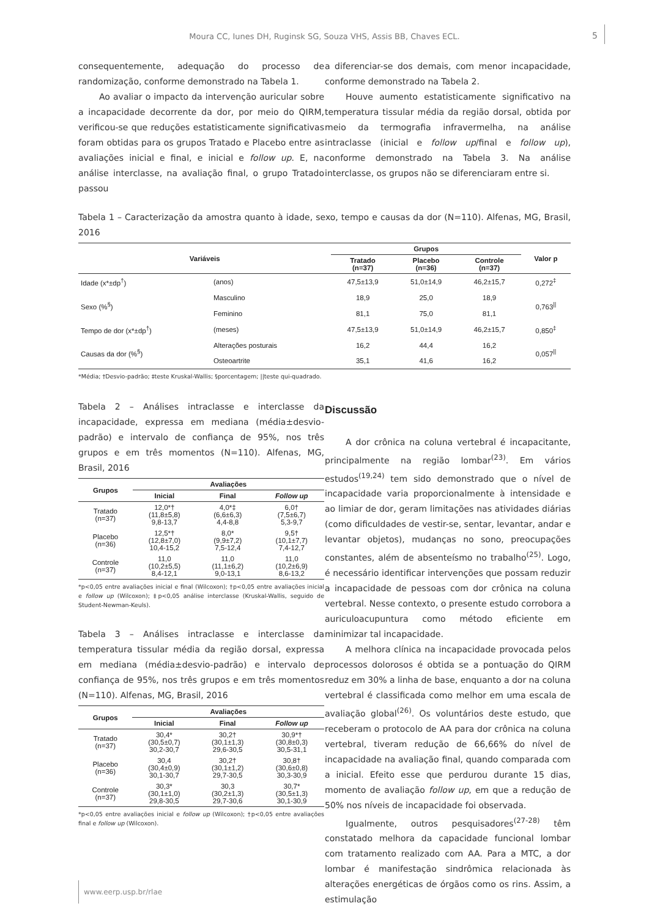Moura CC, Iunes DH, Ruginsk SG, Souza VHS, Assis BB, Chaves ECL. 5
consequentemente, adequação do processo de randomização, conforme demonstrado na Tabela 1.
Ao avaliar o impacto da intervenção auricular sobre a incapacidade decorrente da dor, por meio do QIRM, verificou-se que reduções estatisticamente significativas foram obtidas para os grupos Tratado e Placebo entre as avaliações inicial e final, e inicial e follow up. E, na análise interclasse, na avaliação final, o grupo Tratado passou
a diferenciar-se dos demais, com menor incapacidade, conforme demonstrado na Tabela 2.
Houve aumento estatisticamente significativo na temperatura tissular média da região dorsal, obtida por meio da termografia infravermelha, na análise intraclasse (inicial e follow up/final e follow up), conforme demonstrado na Tabela 3. Na análise interclasse, os grupos não se diferenciaram entre si.
Tabela 1 – Caracterização da amostra quanto à idade, sexo, tempo e causas da dor (N=110). Alfenas, MG, Brasil, 2016
| Variáveis | | Grupos | | | Valor p |
| --- | --- | --- | --- | --- | --- |
| | | Tratado (n=37) | Placebo (n=36) | Controle (n=37) | |
| Idade (x*±dp<sup>†</sup>) | (anos) | 47,5±13,9 | 51,0±14,9 | 46,2±15,7 | 0,272<sup>‡</sup> |
| Sexo (%<sup>§</sup>) | Masculino | 18,9 | 25,0 | 18,9 | 0,763<sup>//</sup> |
| | Feminino | 81,1 | 75,0 | 81,1 | |
| Tempo de dor (x*±dp<sup>†</sup>) | (meses) | 47,5±13,9 | 51,0±14,9 | 46,2±15,7 | 0,850<sup>‡</sup> |
| Causas da dor (%<sup>§</sup>) | Alterações posturais | 16,2 | 44,4 | 16,2 | 0,057<sup>//</sup> |
| | Osteoartrite | 35,1 | 41,6 | 16,2 | |
*Média; †Desvio-padrão; ‡teste Kruskal-Wallis; §porcentagem; ||teste qui-quadrado.
Tabela 2 – Análises intraclasse e interclasse da incapacidade, expressa em mediana (média±desvio-padrão) e intervalo de confiança de 95%, nos três grupos e em três momentos (N=110). Alfenas, MG, Brasil, 2016
| Grupos | Avaliações | | |
| --- | --- | --- | --- |
| | Inicial | Final | Follow up |
| Tratado (n=37) | 12,0*† (11,8±5,8) 9,8-13,7 | 4,0*‡ (6,6±6,3) 4,4-8,8 | 6,0† (7,5±6,7) 5,3-9,7 |
| Placebo (n=36) | 12,5*† (12,8±7,0) 10,4-15,2 | 8,0* (9,9±7,2) 7,5-12,4 | 9,5† (10,1±7,7) 7,4-12,7 |
| Controle (n=37) | 11,0 (10,2±5,5) 8,4-12,1 | 11,0 (11,1±6,2) 9,0-13,1 | 11,0 (10,2±6,9) 8,6-13,2 |
*p<0,05 entre avaliações inicial e final (Wilcoxon); †p<0,05 entre avaliações inicial e follow up (Wilcoxon); ‡p<0,05 análise interclasse (Kruskal-Wallis, seguido de Student-Newman-Keuls).
Tabela 3 – Análises intraclasse e interclasse da temperatura tissular média da região dorsal, expressa em mediana (média±desvio-padrão) e intervalo de confiança de 95%, nos três grupos e em três momentos (N=110). Alfenas, MG, Brasil, 2016
| Grupos | Avaliações | | |
| --- | --- | --- | --- |
| | Inicial | Final | Follow up |
| Tratado (n=37) | 30,4* (30,5±0,7) 30,2-30,7 | 30,2† (30,1±1,3) 29,6-30,5 | 30,9*† (30,8±0,3) 30,5-31,1 |
| Placebo (n=36) | 30,4 (30,4±0,9) 30,1-30,7 | 30,2† (30,1±1,2) 29,7-30,5 | 30,8† (30,6±0,8) 30,3-30,9 |
| Controle (n=37) | 30,3* (30,1±1,0) 29,8-30,5 | 30,3 (30,2±1,3) 29,7-30,6 | 30,7* (30,5±1,3) 30,1-30,9 |
*p<0,05 entre avaliações inicial e follow up (Wilcoxon); †p<0,05 entre avaliações final e follow up (Wilcoxon).
Discussão
A dor crônica na coluna vertebral é incapacitante, principalmente na região lombar<sup>(23)</sup>. Em vários estudos<sup>(19,24)</sup> tem sido demonstrado que o nível de incapacidade varia proporcionalmente à intensidade e ao limiar de dor, geram limitações nas atividades diárias (como dificuldades de vestir-se, sentar, levantar, andar e levantar objetos), mudanças no sono, preocupações constantes, além de absenteísmo no trabalho<sup>(25)</sup>. Logo, é necessário identificar intervenções que possam reduzir a incapacidade de pessoas com dor crônica na coluna vertebral. Nesse contexto, o presente estudo corrobora a auriculoacupuntura como método eficiente em minimizar tal incapacidade.
A melhora clínica na incapacidade provocada pelos processos dolorosos é obtida se a pontuação do QIRM reduz em 30% a linha de base, enquanto a dor na coluna vertebral é classificada como melhor em uma escala de avaliação global<sup>(26)</sup>. Os voluntários deste estudo, que receberam o protocolo de AA para dor crônica na coluna vertebral, tiveram redução de 66,66% do nível de incapacidade na avaliação final, quando comparada com a inicial. Efeito esse que perdurou durante 15 dias, momento de avaliação follow up, em que a redução de 50% nos níveis de incapacidade foi observada.
Igualmente, outros pesquisadores<sup>(27-28)</sup> têm constatado melhora da capacidade funcional lombar com tratamento realizado com AA. Para a MTC, a dor lombar é manifestação sindrômica relacionada às alterações energéticas de órgãos como os rins. Assim, a estimulação
www.eerp.usp.br/rlae